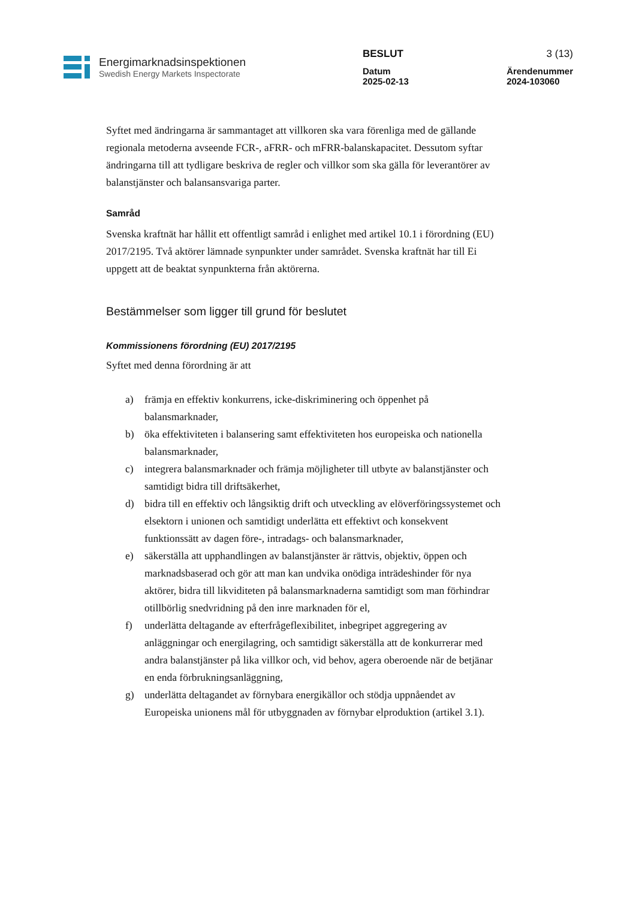Energimarknadsinspektionen
Swedish Energy Markets Inspectorate
BESLUT
Datum
2025-02-13
3 (13)
Ärendenummer
2024-103060
Syftet med ändringarna är sammantaget att villkoren ska vara förenliga med de gällande regionala metoderna avseende FCR-, aFRR- och mFRR-balanskapacitet. Dessutom syftar ändringarna till att tydligare beskriva de regler och villkor som ska gälla för leverantörer av balanstjänster och balansansvariga parter.
Samråd
Svenska kraftnät har hållit ett offentligt samråd i enlighet med artikel 10.1 i förordning (EU) 2017/2195. Två aktörer lämnade synpunkter under samrådet. Svenska kraftnät har till Ei uppgett att de beaktat synpunkterna från aktörerna.
Bestämmelser som ligger till grund för beslutet
Kommissionens förordning (EU) 2017/2195
Syftet med denna förordning är att
a) främja en effektiv konkurrens, icke-diskriminering och öppenhet på balansmarknader,
b) öka effektiviteten i balansering samt effektiviteten hos europeiska och nationella balansmarknader,
c) integrera balansmarknader och främja möjligheter till utbyte av balanstjänster och samtidigt bidra till driftsäkerhet,
d) bidra till en effektiv och långsiktig drift och utveckling av elöverföringssystemet och elsektorn i unionen och samtidigt underlätta ett effektivt och konsekvent funktionssätt av dagen före-, intradags- och balansmarknader,
e) säkerställa att upphandlingen av balanstjänster är rättvis, objektiv, öppen och marknadsbaserad och gör att man kan undvika onödiga inträdeshinder för nya aktörer, bidra till likviditeten på balansmarknaderna samtidigt som man förhindrar otillbörlig snedvridning på den inre marknaden för el,
f) underlätta deltagande av efterfrågeflexibilitet, inbegripet aggregering av anläggningar och energilagring, och samtidigt säkerställa att de konkurrerar med andra balanstjänster på lika villkor och, vid behov, agera oberoende när de betjänar en enda förbrukningsanläggning,
g) underlätta deltagandet av förnybara energikällor och stödja uppnåendet av Europeiska unionens mål för utbyggnaden av förnybar elproduktion (artikel 3.1).